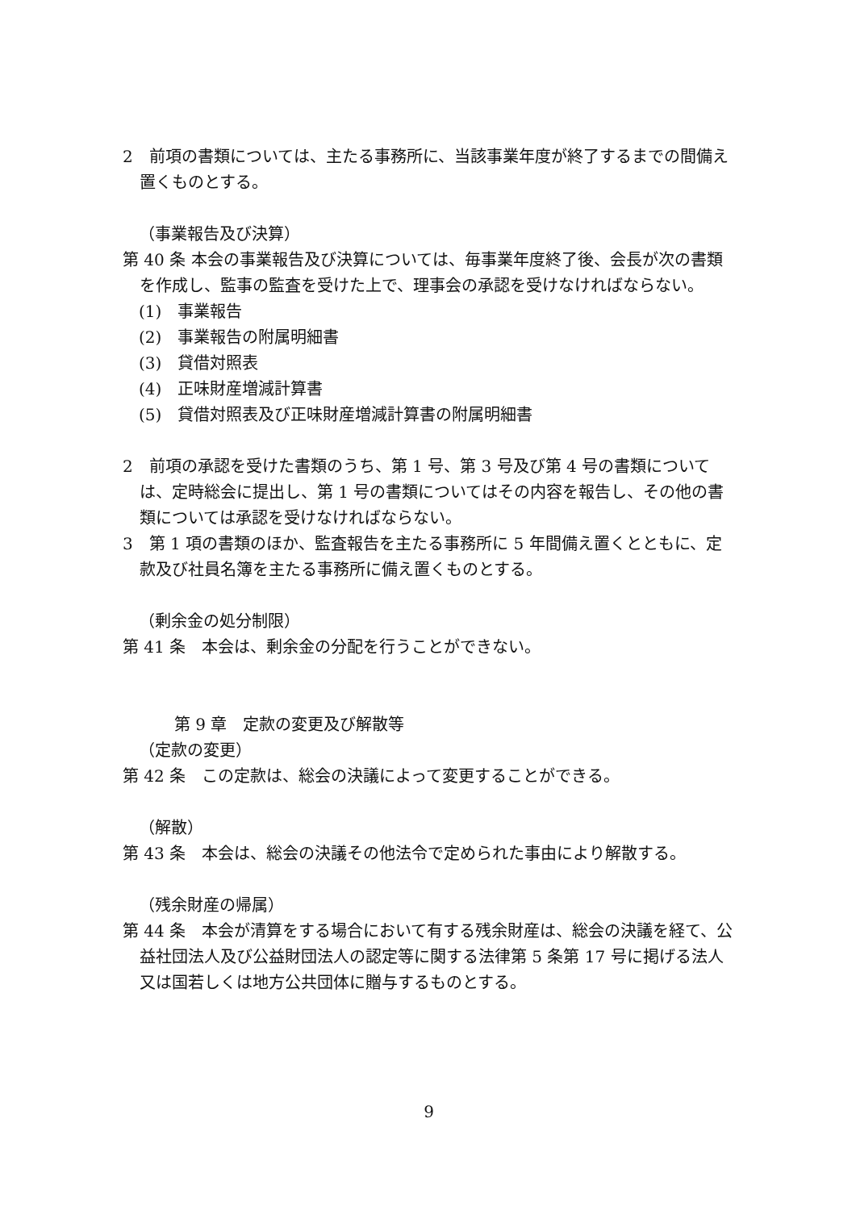2　前項の書類については、主たる事務所に、当該事業年度が終了するまでの間備え置くものとする。
（事業報告及び決算）
第 40 条 本会の事業報告及び決算については、毎事業年度終了後、会長が次の書類を作成し、監事の監査を受けた上で、理事会の承認を受けなければならない。
(1)　事業報告
(2)　事業報告の附属明細書
(3)　貸借対照表
(4)　正味財産増減計算書
(5)　貸借対照表及び正味財産増減計算書の附属明細書
2　前項の承認を受けた書類のうち、第 1 号、第 3 号及び第 4 号の書類については、定時総会に提出し、第 1 号の書類についてはその内容を報告し、その他の書類については承認を受けなければならない。
3　第 1 項の書類のほか、監査報告を主たる事務所に 5 年間備え置くとともに、定款及び社員名簿を主たる事務所に備え置くものとする。
（剰余金の処分制限）
第 41 条　本会は、剰余金の分配を行うことができない。
第 9 章　定款の変更及び解散等
（定款の変更）
第 42 条　この定款は、総会の決議によって変更することができる。
（解散）
第 43 条　本会は、総会の決議その他法令で定められた事由により解散する。
（残余財産の帰属）
第 44 条　本会が清算をする場合において有する残余財産は、総会の決議を経て、公益社団法人及び公益財団法人の認定等に関する法律第 5 条第 17 号に掲げる法人又は国若しくは地方公共団体に贈与するものとする。
9